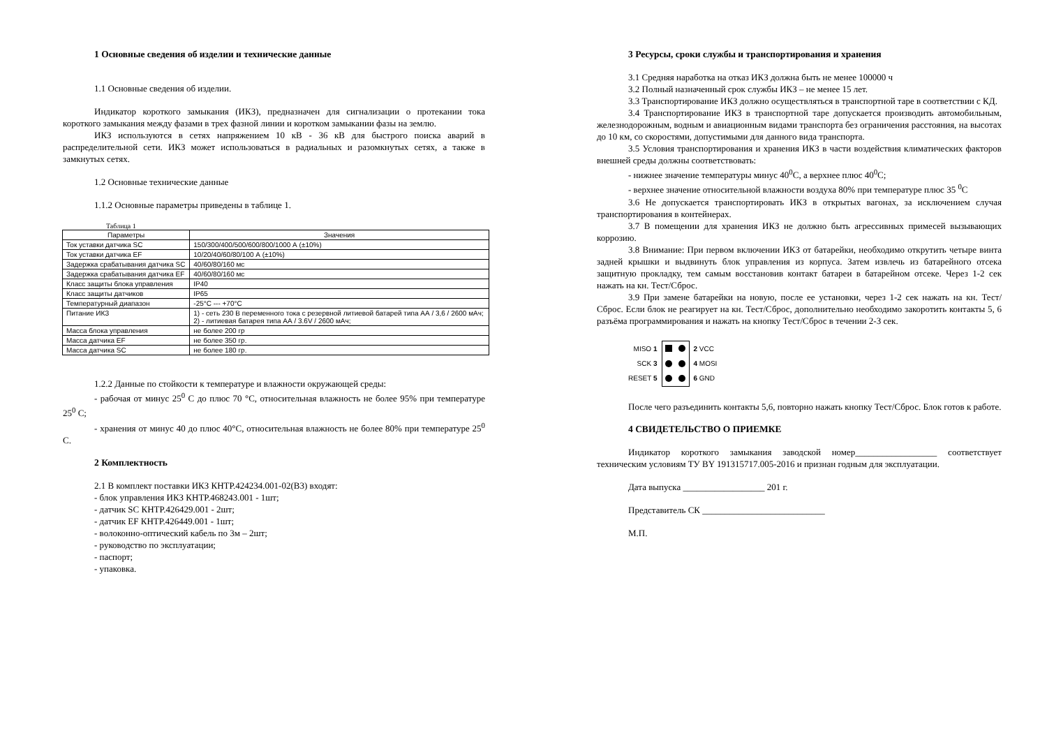1 Основные сведения об изделии и технические данные
1.1 Основные сведения об изделии.
Индикатор короткого замыкания (ИКЗ), предназначен для сигнализации о протекании тока короткого замыкания между фазами в трех фазной линии и коротком замыкании фазы на землю.
ИКЗ используются в сетях напряжением 10 кВ - 36 кВ для быстрого поиска аварий в распределительной сети. ИКЗ может использоваться в радиальных и разомкнутых сетях, а также в замкнутых сетях.
1.2 Основные технические данные
1.1.2 Основные параметры приведены в таблице 1.
Таблица 1
| Параметры | Значения |
| --- | --- |
| Ток уставки датчика SC | 150/300/400/500/600/800/1000 А (±10%) |
| Ток уставки датчика EF | 10/20/40/60/80/100 А (±10%) |
| Задержка срабатывания датчика SC | 40/60/80/160 мс |
| Задержка срабатывания датчика EF | 40/60/80/160 мс |
| Класс защиты блока управления | IP40 |
| Класс защиты датчиков | IP65 |
| Температурный диапазон | -25°C --- +70°C |
| Питание ИКЗ | 1) - сеть 230 В переменного тока с резервной литиевой батарей типа АА / 3,6 / 2600 мАч; 2) - литиевая батарея типа АА / 3.6V / 2600 мАч; |
| Масса блока управления | не более 200 гр |
| Масса датчика EF | не более 350 гр. |
| Масса датчика SC | не более 180 гр. |
1.2.2 Данные по стойкости к температуре и влажности окружающей среды:
- рабочая от минус 25<sup>0</sup> С до плюс 70 °С, относительная влажность не более 95% при температуре 25<sup>0</sup> С;
- хранения от минус 40 до плюс 40°С, относительная влажность не более 80% при температуре 25<sup>0</sup> С.
2 Комплектность
2.1 В комплект поставки ИКЗ КНТР.424234.001-02(В3) входят:
- блок управления ИКЗ КНТР.468243.001 - 1шт;
- датчик SC КНТР.426429.001 - 2шт;
- датчик EF КНТР.426449.001 - 1шт;
- волоконно-оптический кабель по 3м – 2шт;
- руководство по эксплуатации;
- паспорт;
- упаковка.
3 Ресурсы, сроки службы и транспортирования и хранения
3.1 Средняя наработка на отказ ИКЗ должна быть не менее 100000 ч
3.2 Полный назначенный срок службы ИКЗ – не менее 15 лет.
3.3 Транспортирование ИКЗ должно осуществляться в транспортной таре в соответствии с КД.
3.4 Транспортирование ИКЗ в транспортной таре допускается производить автомобильным, железнодорожным, водным и авиационным видами транспорта без ограничения расстояния, на высотах до 10 км, со скоростями, допустимыми для данного вида транспорта.
3.5 Условия транспортирования и хранения ИКЗ в части воздействия климатических факторов внешней среды должны соответствовать:
- нижнее значение температуры минус 40<sup>0</sup>С, а верхнее плюс 40<sup>0</sup>С;
- верхнее значение относительной влажности воздуха 80% при температуре плюс 35 <sup>0</sup>С
3.6 Не допускается транспортировать ИКЗ в открытых вагонах, за исключением случая транспортирования в контейнерах.
3.7 В помещении для хранения ИКЗ не должно быть агрессивных примесей вызывающих коррозию.
3.8 Внимание: При первом включении ИКЗ от батарейки, необходимо открутить четыре винта задней крышки и выдвинуть блок управления из корпуса. Затем извлечь из батарейного отсека защитную прокладку, тем самым восстановив контакт батареи в батарейном отсеке. Через 1-2 сек нажать на кн. Тест/Сброс.
3.9 При замене батарейки на новую, после ее установки, через 1-2 сек нажать на кн. Тест/Сброс. Если блок не реагирует на кн. Тест/Сброс, дополнительно необходимо закоротить контакты 5, 6 разъёма программирования и нажать на кнопку Тест/Сброс в течении 2-3 сек.
MISO 1
SCK 3
RESET 5
2 VCC
4 MOSI
6 GND
После чего разъединить контакты 5,6, повторно нажать кнопку Тест/Сброс. Блок готов к работе.
4 СВИДЕТЕЛЬСТВО О ПРИЕМКЕ
Индикатор короткого замыкания заводской номер__________________ соответствует техническим условиям ТУ BY 191315717.005-2016 и признан годным для эксплуатации.
Дата выпуска __________________ 201 г.
Представитель СК ___________________________
М.П.